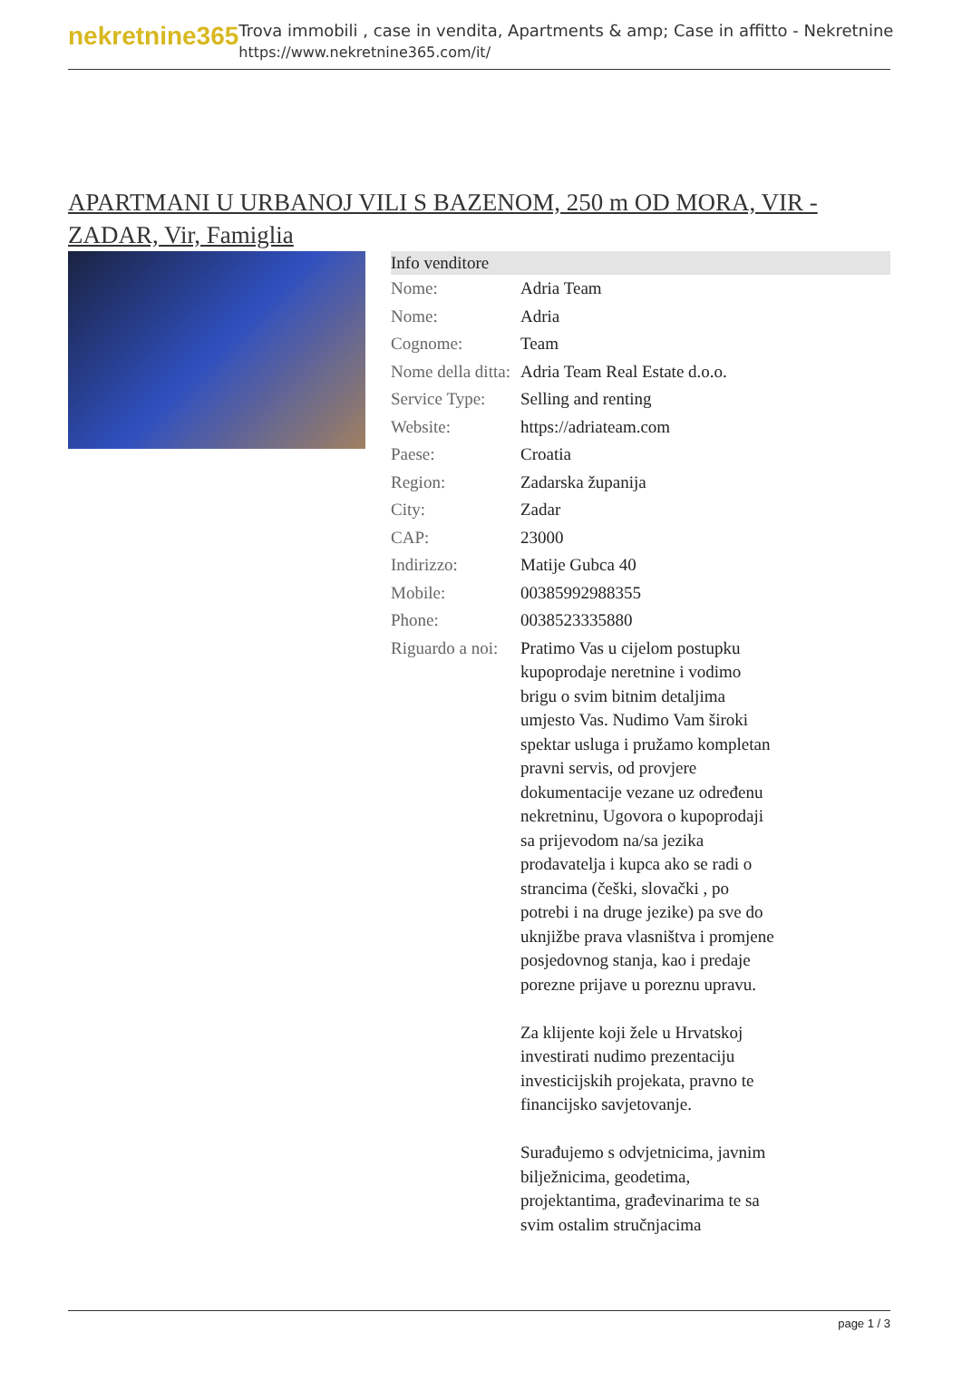nekretnine365
Trova immobili , case in vendita, Apartments & amp; Case in affitto - Nekretnine
https://www.nekretnine365.com/it/
APARTMANI U URBANOJ VILI S BAZENOM, 250 m OD MORA, VIR - ZADAR, Vir, Famiglia
| Info venditore | | |
| --- | --- | --- |
| Nome: | Adria Team | |
| Nome: | Adria | |
| Cognome: | Team | |
| Nome della ditta: | Adria Team Real Estate d.o.o. | |
| Service Type: | Selling and renting | |
| Website: | https://adriateam.com | |
| Paese: | Croatia | |
| Region: | Zadarska županija | |
| City: | Zadar | |
| CAP: | 23000 | |
| Indirizzo: | Matije Gubca 40 | |
| Mobile: | 00385992988355 | |
| Phone: | 0038523335880 | |
| Riguardo a noi: | Pratimo Vas u cijelom postupku kupoprodaje neretnine i vodimo brigu o svim bitnim detaljima umjesto Vas. Nudimo Vam široki spektar usluga i pružamo kompletan pravni servis, od provjere dokumentacije vezane uz određenu nekretninu, Ugovora o kupoprodaji sa prijevodom na/sa jezika prodavatelja i kupca ako se radi o strancima (češki, slovački , po potrebi i na druge jezike) pa sve do uknjižbe prava vlasništva i promjene posjedovnog stanja, kao i predaje porezne prijave u poreznu upravu. Za klijente koji žele u Hrvatskoj investirati nudimo prezentaciju investicijskih projekata, pravno te financijsko savjetovanje. Surađujemo s odvjetnicima, javnim bilježnicima, geodetima, projektantima, građevinarima te sa svim ostalim stručnjacima | |
page 1 / 3